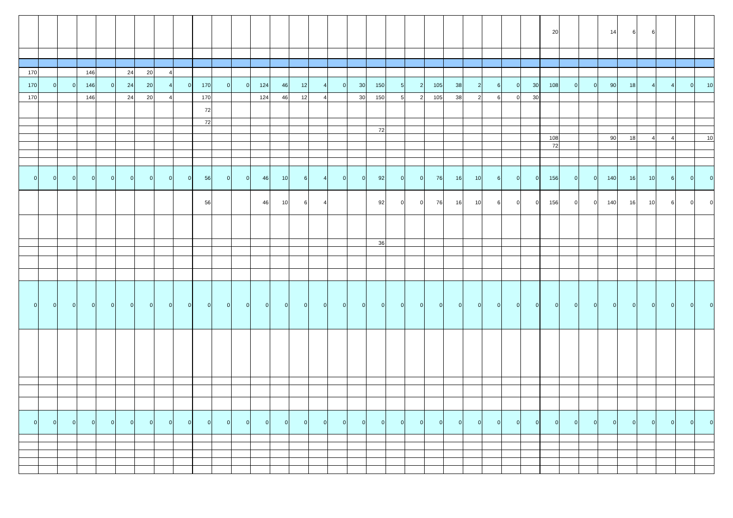| | | | | | | | | | | | | | | | | | | | | | | | | | | | 20 | | | 14 | 6 | 6 | | | |
| 170 | | | 146 | | 24 | 20 | 4 | | | | | | | | | | | | | | | | | | | | | | | | | | | | |
| 170 | 0 | 0 | 146 | 0 | 24 | 20 | 4 | 0 | 170 | 0 | 0 | 124 | 46 | 12 | 4 | 0 | 30 | 150 | 5 | 2 | 105 | 38 | 2 | 6 | 0 | 30 | 108 | 0 | 0 | 90 | 18 | 4 | 4 | 0 | 10 |
| 170 | | | 146 | | 24 | 20 | 4 | | 170 | | | 124 | 46 | 12 | 4 | | 30 | 150 | 5 | 2 | 105 | 38 | 2 | 6 | 0 | 30 | | | | | | | | | |
| | | | | | | | | | 72 | | | | | | | | | | | | | | | | | | | | | | | | | | |
| | | | | | | | | | 72 | | | | | | | | | | | | | | | | | | | | | | | | | | |
| | | | | | | | | | | | | | | | | | | 72 | | | | | | | | | | | | | | | | | |
| | | | | | | | | | | | | | | | | | | | | | | | | | | | 108 | | | 90 | 18 | 4 | 4 | | 10 |
| | | | | | | | | | | | | | | | | | | | | | | | | | | | 72 | | | | | | | | |
| 0 | 0 | 0 | 0 | 0 | 0 | 0 | 0 | 0 | 56 | 0 | 0 | 46 | 10 | 6 | 4 | 0 | 0 | 92 | 0 | 0 | 76 | 16 | 10 | 6 | 0 | 0 | 156 | 0 | 0 | 140 | 16 | 10 | 6 | 0 | 0 |
| | | | | | | | | | 56 | | | 46 | 10 | 6 | 4 | | | 92 | 0 | 0 | 76 | 16 | 10 | 6 | 0 | 0 | 156 | 0 | 0 | 140 | 16 | 10 | 6 | 0 | 0 |
| | | | | | | | | | | | | | | | | | | 36 | | | | | | | | | | | | | | | | | |
| 0 | 0 | 0 | 0 | 0 | 0 | 0 | 0 | 0 | 0 | 0 | 0 | 0 | 0 | 0 | 0 | 0 | 0 | 0 | 0 | 0 | 0 | 0 | 0 | 0 | 0 | 0 | 0 | 0 | 0 | 0 | 0 | 0 | 0 | 0 | 0 |
| 0 | 0 | 0 | 0 | 0 | 0 | 0 | 0 | 0 | 0 | 0 | 0 | 0 | 0 | 0 | 0 | 0 | 0 | 0 | 0 | 0 | 0 | 0 | 0 | 0 | 0 | 0 | 0 | 0 | 0 | 0 | 0 | 0 | 0 | 0 | 0 |